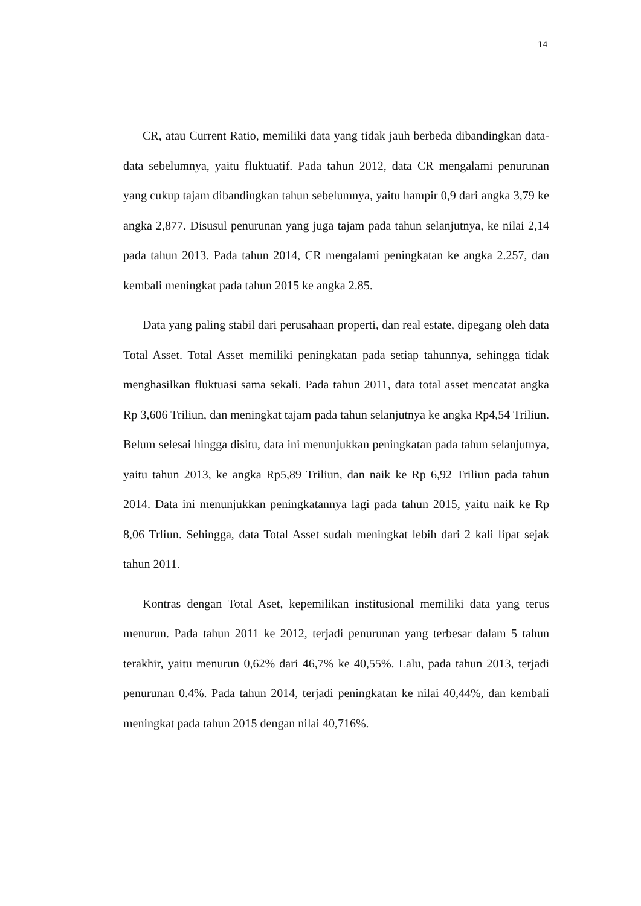14
CR, atau Current Ratio, memiliki data yang tidak jauh berbeda dibandingkan data-data sebelumnya, yaitu fluktuatif. Pada tahun 2012, data CR mengalami penurunan yang cukup tajam dibandingkan tahun sebelumnya, yaitu hampir 0,9 dari angka 3,79 ke angka 2,877. Disusul penurunan yang juga tajam pada tahun selanjutnya, ke nilai 2,14 pada tahun 2013. Pada tahun 2014, CR mengalami peningkatan ke angka 2.257, dan kembali meningkat pada tahun 2015 ke angka 2.85.
Data yang paling stabil dari perusahaan properti, dan real estate, dipegang oleh data Total Asset. Total Asset memiliki peningkatan pada setiap tahunnya, sehingga tidak menghasilkan fluktuasi sama sekali. Pada tahun 2011, data total asset mencatat angka Rp 3,606 Triliun, dan meningkat tajam pada tahun selanjutnya ke angka Rp4,54 Triliun. Belum selesai hingga disitu, data ini menunjukkan peningkatan pada tahun selanjutnya, yaitu tahun 2013, ke angka Rp5,89 Triliun, dan naik ke Rp 6,92 Triliun pada tahun 2014. Data ini menunjukkan peningkatannya lagi pada tahun 2015, yaitu naik ke Rp 8,06 Trliun. Sehingga, data Total Asset sudah meningkat lebih dari 2 kali lipat sejak tahun 2011.
Kontras dengan Total Aset, kepemilikan institusional memiliki data yang terus menurun. Pada tahun 2011 ke 2012, terjadi penurunan yang terbesar dalam 5 tahun terakhir, yaitu menurun 0,62% dari 46,7% ke 40,55%. Lalu, pada tahun 2013, terjadi penurunan 0.4%. Pada tahun 2014, terjadi peningkatan ke nilai 40,44%, dan kembali meningkat pada tahun 2015 dengan nilai 40,716%.